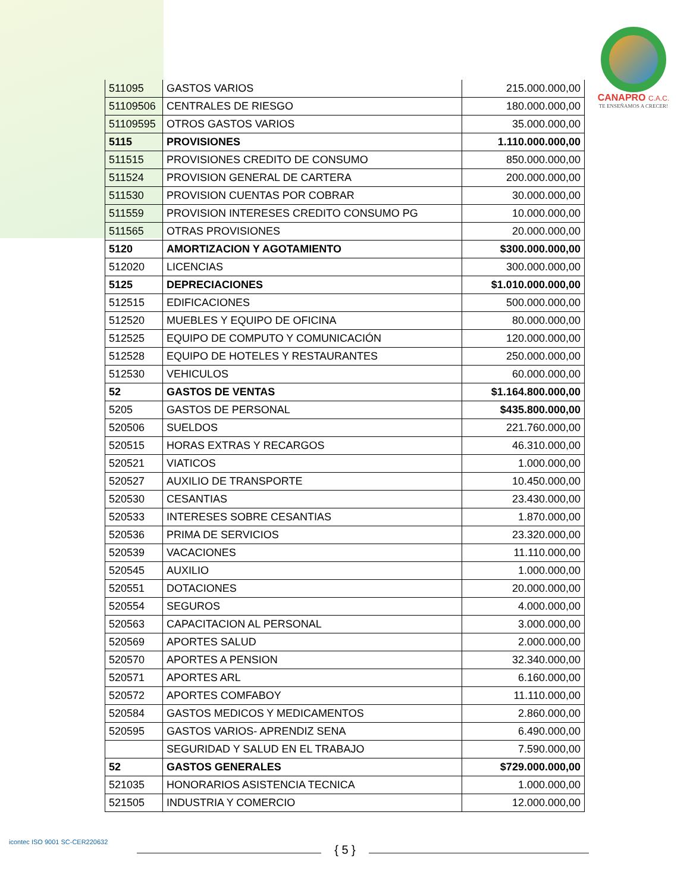CANAPRO C.A.C.
TE ENSEÑAMOS A CRECER!
| 511095 | GASTOS VARIOS | 215.000.000,00 |
| 51109506 | CENTRALES DE RIESGO | 180.000.000,00 |
| 51109595 | OTROS GASTOS VARIOS | 35.000.000,00 |
| 5115 | PROVISIONES | 1.110.000.000,00 |
| 511515 | PROVISIONES CREDITO DE CONSUMO | 850.000.000,00 |
| 511524 | PROVISION GENERAL DE CARTERA | 200.000.000,00 |
| 511530 | PROVISION CUENTAS POR COBRAR | 30.000.000,00 |
| 511559 | PROVISION INTERESES CREDITO CONSUMO PG | 10.000.000,00 |
| 511565 | OTRAS PROVISIONES | 20.000.000,00 |
| 5120 | AMORTIZACION Y AGOTAMIENTO | $300.000.000,00 |
| 512020 | LICENCIAS | 300.000.000,00 |
| 5125 | DEPRECIACIONES | $1.010.000.000,00 |
| 512515 | EDIFICACIONES | 500.000.000,00 |
| 512520 | MUEBLES Y EQUIPO DE OFICINA | 80.000.000,00 |
| 512525 | EQUIPO DE COMPUTO Y COMUNICACIÓN | 120.000.000,00 |
| 512528 | EQUIPO DE HOTELES Y RESTAURANTES | 250.000.000,00 |
| 512530 | VEHICULOS | 60.000.000,00 |
| 52 | GASTOS DE VENTAS | $1.164.800.000,00 |
| 5205 | GASTOS DE PERSONAL | $435.800.000,00 |
| 520506 | SUELDOS | 221.760.000,00 |
| 520515 | HORAS EXTRAS Y RECARGOS | 46.310.000,00 |
| 520521 | VIATICOS | 1.000.000,00 |
| 520527 | AUXILIO DE TRANSPORTE | 10.450.000,00 |
| 520530 | CESANTIAS | 23.430.000,00 |
| 520533 | INTERESES SOBRE CESANTIAS | 1.870.000,00 |
| 520536 | PRIMA DE SERVICIOS | 23.320.000,00 |
| 520539 | VACACIONES | 11.110.000,00 |
| 520545 | AUXILIO | 1.000.000,00 |
| 520551 | DOTACIONES | 20.000.000,00 |
| 520554 | SEGUROS | 4.000.000,00 |
| 520563 | CAPACITACION AL PERSONAL | 3.000.000,00 |
| 520569 | APORTES SALUD | 2.000.000,00 |
| 520570 | APORTES A PENSION | 32.340.000,00 |
| 520571 | APORTES ARL | 6.160.000,00 |
| 520572 | APORTES COMFABOY | 11.110.000,00 |
| 520584 | GASTOS MEDICOS Y MEDICAMENTOS | 2.860.000,00 |
| 520595 | GASTOS VARIOS- APRENDIZ SENA | 6.490.000,00 |
| | SEGURIDAD Y SALUD EN EL TRABAJO | 7.590.000,00 |
| 52 | GASTOS GENERALES | $729.000.000,00 |
| 521035 | HONORARIOS ASISTENCIA TECNICA | 1.000.000,00 |
| 521505 | INDUSTRIA Y COMERCIO | 12.000.000,00 |
icontec ISO 9001 SC-CER220632
{ 5 }